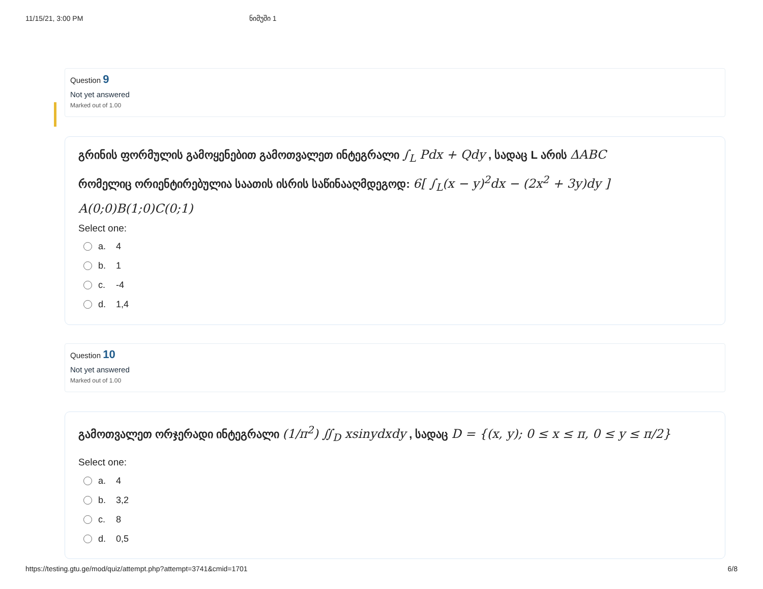11/15/21, 3:00 PM ნიმუში 1
Question 9
Not yet answered
Marked out of 1.00
გრინის ფორმულის გამოყენებით გამოთვალეთ ინტეგრალი ∫<sub>L</sub> Pdx + Qdy , სადაც L არის ΔABC
რომელიც ორიენტირებულია საათის ისრის საწინააღმდეგოდ: 6[ ∫<sub>L</sub>(x − y)<sup>2</sup>dx − (2x<sup>2</sup> + 3y)dy ]
A(0;0)B(1;0)C(0;1)
Select one:
a. 4
b. 1
c. -4
d. 1,4
Question 10
Not yet answered
Marked out of 1.00
გამოთვალეთ ორჯერადი ინტეგრალი (1/π<sup>2</sup>) ∬<sub>D</sub> xsinydxdy , სადაც D = {(x, y); 0 ≤ x ≤ π, 0 ≤ y ≤ π/2}
Select one:
a. 4
b. 3,2
c. 8
d. 0,5
https://testing.gtu.ge/mod/quiz/attempt.php?attempt=3741&cmid=1701 6/8